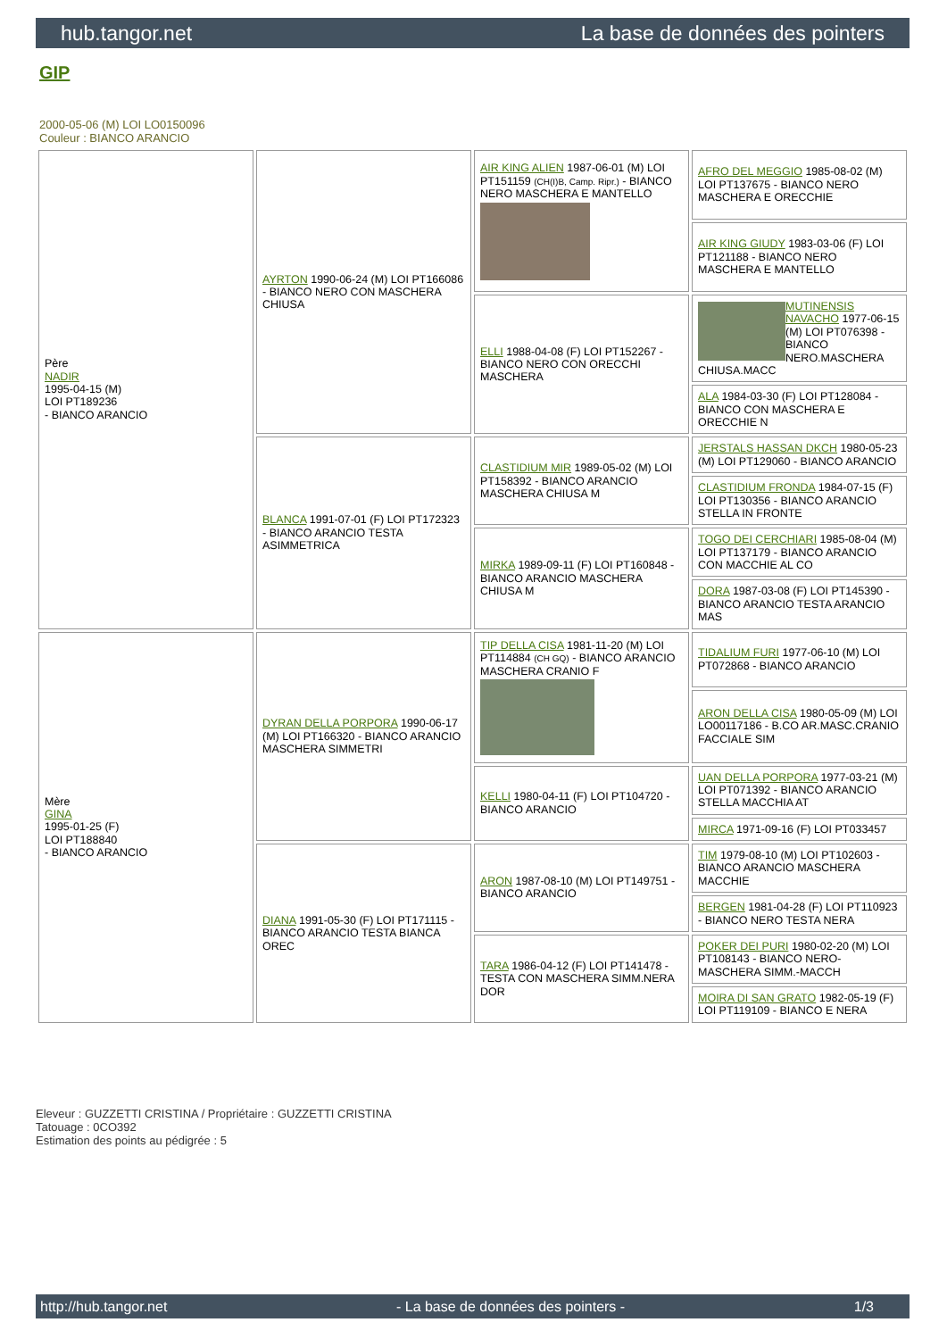hub.tangor.net La base de données des pointers
GIP
2000-05-06 (M) LOI LO0150096
Couleur : BIANCO ARANCIO
| Père NADIR 1995-04-15 (M) LOI PT189236 - BIANCO ARANCIO | AYRTON 1990-06-24 (M) LOI PT166086 - BIANCO NERO CON MASCHERA CHIUSA | AIR KING ALIEN 1987-06-01 (M) LOI PT151159 (CH(I)B, Camp. Ripr.) - BIANCO NERO MASCHERA E MANTELLO | AFRO DEL MEGGIO 1985-08-02 (M) LOI PT137675 - BIANCO NERO MASCHERA E ORECCHIE |
| | | | AIR KING GIUDY 1983-03-06 (F) LOI PT121188 - BIANCO NERO MASCHERA E MANTELLO |
| | | ELLI 1988-04-08 (F) LOI PT152267 - BIANCO NERO CON ORECCHI MASCHERA | MUTINENSIS NAVACHO 1977-06-15 (M) LOI PT076398 - BIANCO NERO.MASCHERA CHIUSA.MACC |
| | | | ALA 1984-03-30 (F) LOI PT128084 - BIANCO CON MASCHERA E ORECCHIE N |
| | BLANCA 1991-07-01 (F) LOI PT172323 - BIANCO ARANCIO TESTA ASIMMETRICA | CLASTIDIUM MIR 1989-05-02 (M) LOI PT158392 - BIANCO ARANCIO MASCHERA CHIUSA M | JERSTALS HASSAN DKCH 1980-05-23 (M) LOI PT129060 - BIANCO ARANCIO |
| | | | CLASTIDIUM FRONDA 1984-07-15 (F) LOI PT130356 - BIANCO ARANCIO STELLA IN FRONTE |
| | | MIRKA 1989-09-11 (F) LOI PT160848 - BIANCO ARANCIO MASCHERA CHIUSA M | TOGO DEI CERCHIARI 1985-08-04 (M) LOI PT137179 - BIANCO ARANCIO CON MACCHIE AL CO |
| | | | DORA 1987-03-08 (F) LOI PT145390 - BIANCO ARANCIO TESTA ARANCIO MAS |
| Mère GINA 1995-01-25 (F) LOI PT188840 - BIANCO ARANCIO | DYRAN DELLA PORPORA 1990-06-17 (M) LOI PT166320 - BIANCO ARANCIO MASCHERA SIMMETRI | TIP DELLA CISA 1981-11-20 (M) LOI PT114884 (CH GQ) - BIANCO ARANCIO MASCHERA CRANIO F | TIDALIUM FURI 1977-06-10 (M) LOI PT072868 - BIANCO ARANCIO |
| | | | ARON DELLA CISA 1980-05-09 (M) LOI LO00117186 - B.CO AR.MASC.CRANIO FACCIALE SIM |
| | | KELLI 1980-04-11 (F) LOI PT104720 - BIANCO ARANCIO | UAN DELLA PORPORA 1977-03-21 (M) LOI PT071392 - BIANCO ARANCIO STELLA MACCHIA AT |
| | | | MIRCA 1971-09-16 (F) LOI PT033457 |
| | DIANA 1991-05-30 (F) LOI PT171115 - BIANCO ARANCIO TESTA BIANCA OREC | ARON 1987-08-10 (M) LOI PT149751 - BIANCO ARANCIO | TIM 1979-08-10 (M) LOI PT102603 - BIANCO ARANCIO MASCHERA MACCHIE |
| | | | BERGEN 1981-04-28 (F) LOI PT110923 - BIANCO NERO TESTA NERA |
| | | TARA 1986-04-12 (F) LOI PT141478 - TESTA CON MASCHERA SIMM.NERA DOR | POKER DEI PURI 1980-02-20 (M) LOI PT108143 - BIANCO NERO-MASCHERA SIMM.-MACCH |
| | | | MOIRA DI SAN GRATO 1982-05-19 (F) LOI PT119109 - BIANCO E NERA |
Eleveur : GUZZETTI CRISTINA / Propriétaire : GUZZETTI CRISTINA
Tatouage : 0CO392
Estimation des points au pédigrée : 5
http://hub.tangor.net - La base de données des pointers - 1/3